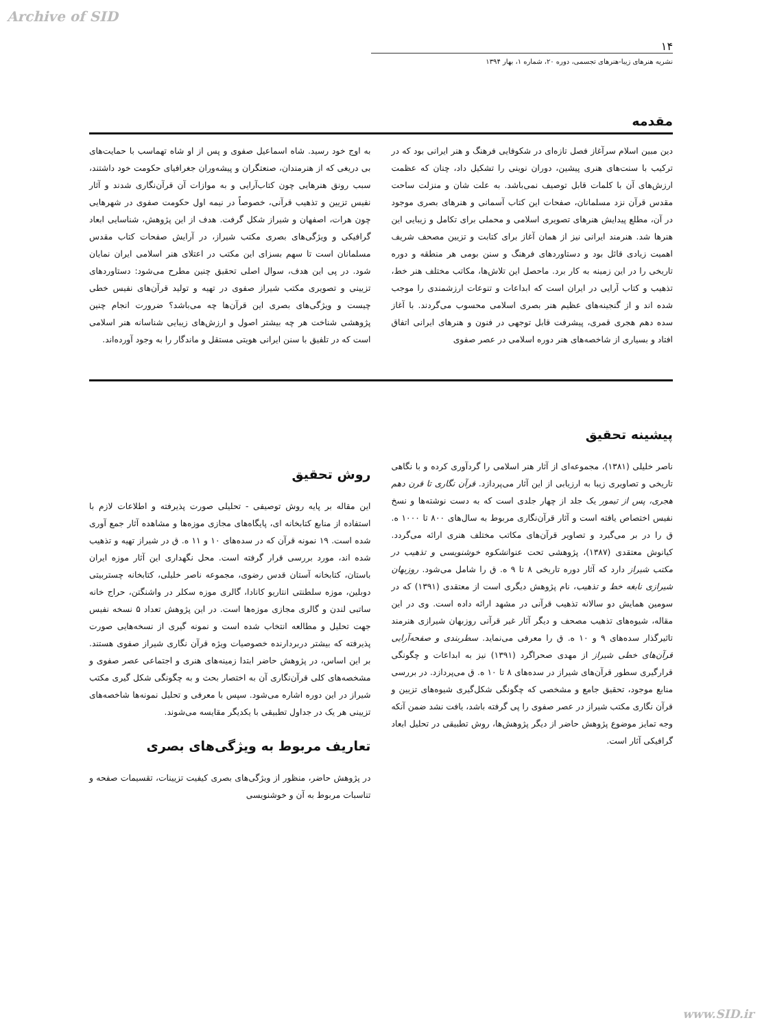Archive of SID
۱۴
نشریه هنرهای زیبا-هنرهای تجسمی، دوره ۲۰، شماره ۱، بهار ۱۳۹۴
مقدمه
دین مبین اسلام سرآغاز فصل تازه‌ای در شکوفایی فرهنگ و هنر ایرانی بود که در ترکیب با سنت‌های هنری پیشین، دوران نوینی را تشکیل داد، چنان که عظمت ارزش‌های آن با کلمات قابل توصیف نمی‌باشد. به علت شان و منزلت ساحت مقدس قرآن نزد مسلمانان، صفحات این کتاب آسمانی و هنرهای بصری موجود در آن، مطلع پیدایش هنرهای تصویری اسلامی و محملی برای تکامل و زیبایی این هنرها شد. هنرمند ایرانی نیز از همان آغاز برای کتابت و تزیین مصحف شریف اهمیت زیادی قائل بود و دستاوردهای فرهنگ و سنن بومی هر منطقه و دوره تاریخی را در این زمینه به کار برد. ماحصل این تلاش‌ها، مکاتب مختلف هنر خط، تذهیب و کتاب آرایی در ایران است که ابداعات و تنوعات ارزشمندی را موجب شده اند و از گنجینه‌های عظیم هنر بصری اسلامی محسوب می‌گردند. با آغاز سده دهم هجری قمری، پیشرفت قابل توجهی در فنون و هنرهای ایرانی اتفاق افتاد و بسیاری از شاخصه‌های هنر دوره اسلامی در عصر صفوی
به اوج خود رسید. شاه اسماعیل صفوی و پس از او شاه تهماسب با حمایت‌های بی دریغی که از هنرمندان، صنعتگران و پیشه‌وران جغرافیای حکومت خود داشتند، سبب رونق هنرهایی چون کتاب‌آرایی و به موازات آن قرآن‌نگاری شدند و آثار نفیس تزیین و تذهیب قرآنی، خصوصاً در نیمه اول حکومت صفوی در شهرهایی چون هرات، اصفهان و شیراز شکل گرفت. هدف از این پژوهش، شناسایی ابعاد گرافیکی و ویژگی‌های بصری مکتب شیراز، در آرایش صفحات کتاب مقدس مسلمانان است تا سهم بسزای این مکتب در اعتلای هنر اسلامی ایران نمایان شود. در پی این هدف، سوال اصلی تحقیق چنین مطرح می‌شود: دستاوردهای تزیینی و تصویری مکتب شیراز صفوی در تهیه و تولید قرآن‌های نفیس خطی چیست و ویژگی‌های بصری این قرآن‌ها چه می‌باشد؟ ضرورت انجام چنین پژوهشی شناخت هر چه بیشتر اصول و ارزش‌های زیبایی شناسانه هنر اسلامی است که در تلفیق با سنن ایرانی هویتی مستقل و ماندگار را به وجود آورده‌اند.
پیشینه تحقیق
ناصر خلیلی (۱۳۸۱)، مجموعه‌ای از آثار هنر اسلامی را گردآوری کرده و با نگاهی تاریخی و تصاویری زیبا به ارزیابی از این آثار می‌پردازد. قرآن نگاری تا قرن دهم هجری، پس از تیمور یک جلد از چهار جلدی است که به دست نوشته‌ها و نسخ نفیس اختصاص یافته است و آثار قرآن‌نگاری مربوط به سال‌های ۸۰۰ تا ۱۰۰۰ ه. ق را در بر می‌گیرد و تصاویر قرآن‌های مکاتب مختلف هنری ارائه می‌گردد. کیانوش معتقدی (۱۳۸۷)، پژوهشی تحت عنوانشکوه خوشنویسی و تذهیب در مکتب شیراز دارد که آثار دوره تاریخی ۸ تا ۹ ه. ق را شامل می‌شود. روزبهان شیرازی نابغه خط و تذهیب، نام پژوهش دیگری است از معتقدی (۱۳۹۱) که در سومین همایش دو سالانه تذهیب قرآنی در مشهد ارائه داده است. وی در این مقاله، شیوه‌های تذهیب مصحف و دیگر آثار غیر قرآنی روزبهان شیرازی هنرمند تاثیرگذار سده‌های ۹ و ۱۰ ه. ق را معرفی می‌نماید. سطربندی و صفحه‌آرایی قرآن‌های خطی شیراز از مهدی صحراگرد (۱۳۹۱) نیز به ابداعات و چگونگی قرارگیری سطور قرآن‌های شیراز در سده‌های ۸ تا ۱۰ ه. ق می‌پردازد. در بررسی منابع موجود، تحقیق جامع و مشخصی که چگونگی شکل‌گیری شیوه‌های تزیین و قرآن نگاری مکتب شیراز در عصر صفوی را پی گرفته باشد، یافت نشد ضمن آنکه وجه تمایز موضوع پژوهش حاضر از دیگر پژوهش‌ها، روش تطبیقی در تحلیل ابعاد گرافیکی آثار است.
روش تحقیق
این مقاله بر پایه روش توصیفی - تحلیلی صورت پذیرفته و اطلاعات لازم با استفاده از منابع کتابخانه ای، پایگاه‌های مجازی موزه‌ها و مشاهده آثار جمع آوری شده است. ۱۹ نمونه قرآن که در سده‌های ۱۰ و ۱۱ ه. ق در شیراز تهیه و تذهیب شده اند، مورد بررسی قرار گرفته است. محل نگهداری این آثار موزه ایران باستان، کتابخانه آستان قدس رضوی، مجموعه ناصر خلیلی، کتابخانه چستربیتی دوبلین، موزه سلطنتی انتاریو کانادا، گالری موزه سکلر در واشنگتن، حراج خانه ساتبی لندن و گالری مجازی موزه‌ها است. در این پژوهش تعداد ۵ نسخه نفیس جهت تحلیل و مطالعه انتخاب شده است و نمونه گیری از نسخه‌هایی صورت پذیرفته که بیشتر دربردارنده خصوصیات ویژه قرآن نگاری شیراز صفوی هستند. بر این اساس، در پژوهش حاضر ابتدا زمینه‌های هنری و اجتماعی عصر صفوی و مشخصه‌های کلی قرآن‌نگاری آن به اختصار بحث و به چگونگی شکل گیری مکتب شیراز در این دوره اشاره می‌شود. سپس با معرفی و تحلیل نمونه‌ها شاخصه‌های تزیینی هر یک در جداول تطبیقی با یکدیگر مقایسه می‌شوند.
تعاریف مربوط به ویژگی‌های بصری
در پژوهش حاضر، منظور از ویژگی‌های بصری کیفیت تزیینات، تقسیمات صفحه و تناسبات مربوط به آن و خوشنویسی
www.SID.ir